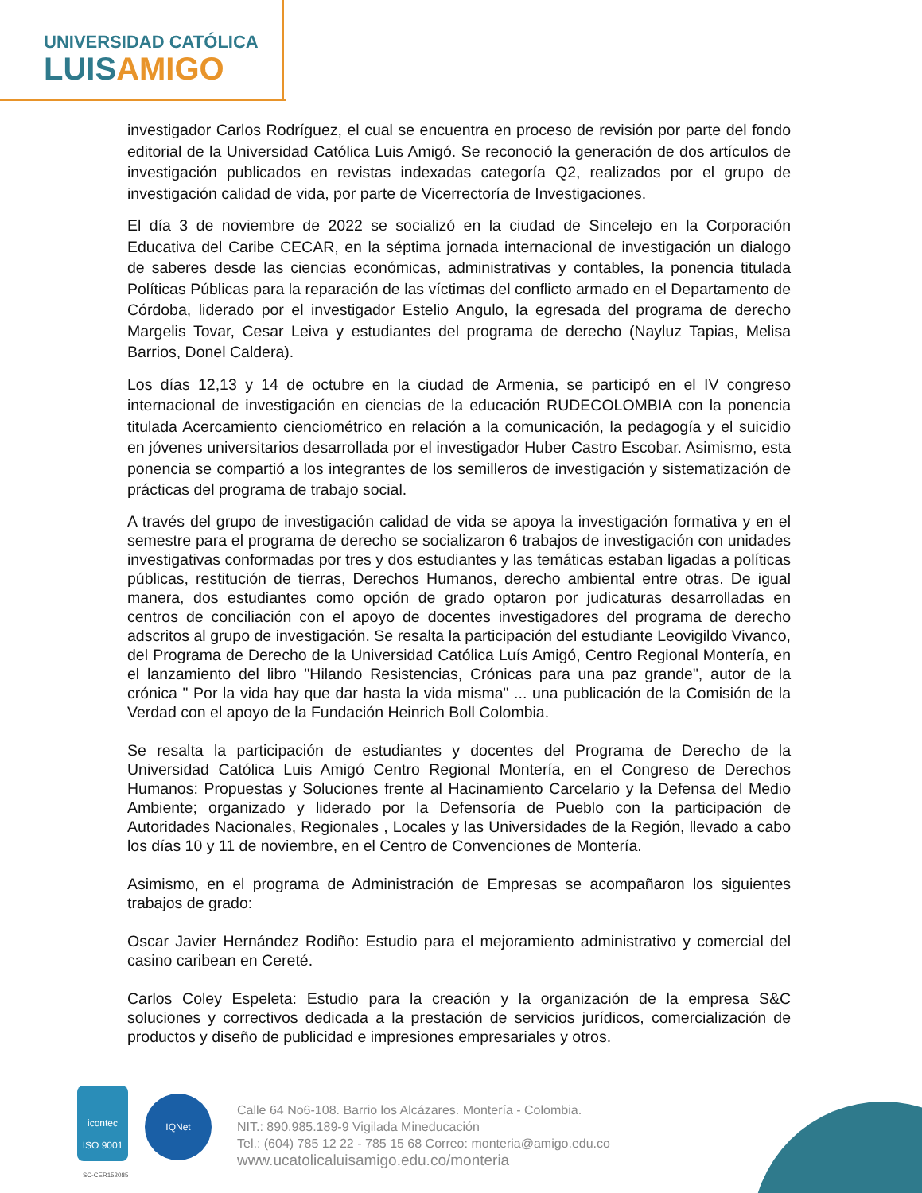UNIVERSIDAD CATÓLICA
LUISAMIGO
investigador Carlos Rodríguez, el cual se encuentra en proceso de revisión por parte del fondo editorial de la Universidad Católica Luis Amigó. Se reconoció la generación de dos artículos de investigación publicados en revistas indexadas categoría Q2, realizados por el grupo de investigación calidad de vida, por parte de Vicerrectoría de Investigaciones.
El día 3 de noviembre de 2022 se socializó en la ciudad de Sincelejo en la Corporación Educativa del Caribe CECAR, en la séptima jornada internacional de investigación un dialogo de saberes desde las ciencias económicas, administrativas y contables, la ponencia titulada Políticas Públicas para la reparación de las víctimas del conflicto armado en el Departamento de Córdoba, liderado por el investigador Estelio Angulo, la egresada del programa de derecho Margelis Tovar, Cesar Leiva y estudiantes del programa de derecho (Nayluz Tapias, Melisa Barrios, Donel Caldera).
Los días 12,13 y 14 de octubre en la ciudad de Armenia, se participó en el IV congreso internacional de investigación en ciencias de la educación RUDECOLOMBIA con la ponencia titulada Acercamiento cienciométrico en relación a la comunicación, la pedagogía y el suicidio en jóvenes universitarios desarrollada por el investigador Huber Castro Escobar. Asimismo, esta ponencia se compartió a los integrantes de los semilleros de investigación y sistematización de prácticas del programa de trabajo social.
A través del grupo de investigación calidad de vida se apoya la investigación formativa y en el semestre para el programa de derecho se socializaron 6 trabajos de investigación con unidades investigativas conformadas por tres y dos estudiantes y las temáticas estaban ligadas a políticas públicas, restitución de tierras, Derechos Humanos, derecho ambiental entre otras. De igual manera, dos estudiantes como opción de grado optaron por judicaturas desarrolladas en centros de conciliación con el apoyo de docentes investigadores del programa de derecho adscritos al grupo de investigación. Se resalta la participación del estudiante Leovigildo Vivanco, del Programa de Derecho de la Universidad Católica Luís Amigó, Centro Regional Montería, en el lanzamiento del libro "Hilando Resistencias, Crónicas para una paz grande", autor de la crónica " Por la vida hay que dar hasta la vida misma" ... una publicación de la Comisión de la Verdad con el apoyo de la Fundación Heinrich Boll Colombia.
Se resalta la participación de estudiantes y docentes del Programa de Derecho de la Universidad Católica Luis Amigó Centro Regional Montería, en el Congreso de Derechos Humanos: Propuestas y Soluciones frente al Hacinamiento Carcelario y la Defensa del Medio Ambiente; organizado y liderado por la Defensoría de Pueblo con la participación de Autoridades Nacionales, Regionales , Locales y las Universidades de la Región, llevado a cabo los días 10 y 11 de noviembre, en el Centro de Convenciones de Montería.
Asimismo, en el programa de Administración de Empresas se acompañaron los siguientes trabajos de grado:
Oscar Javier Hernández Rodiño: Estudio para el mejoramiento administrativo y comercial del casino caribean en Cereté.
Carlos Coley Espeleta: Estudio para la creación y la organización de la empresa S&C soluciones y correctivos dedicada a la prestación de servicios jurídicos, comercialización de productos y diseño de publicidad e impresiones empresariales y otros.
icontec
ISO 9001
SC-CER152085
IQNet
Calle 64 No6-108. Barrio los Alcázares. Montería - Colombia.
NIT.: 890.985.189-9 Vigilada Mineducación
Tel.: (604) 785 12 22 - 785 15 68 Correo: monteria@amigo.edu.co
www.ucatolicaluisamigo.edu.co/monteria